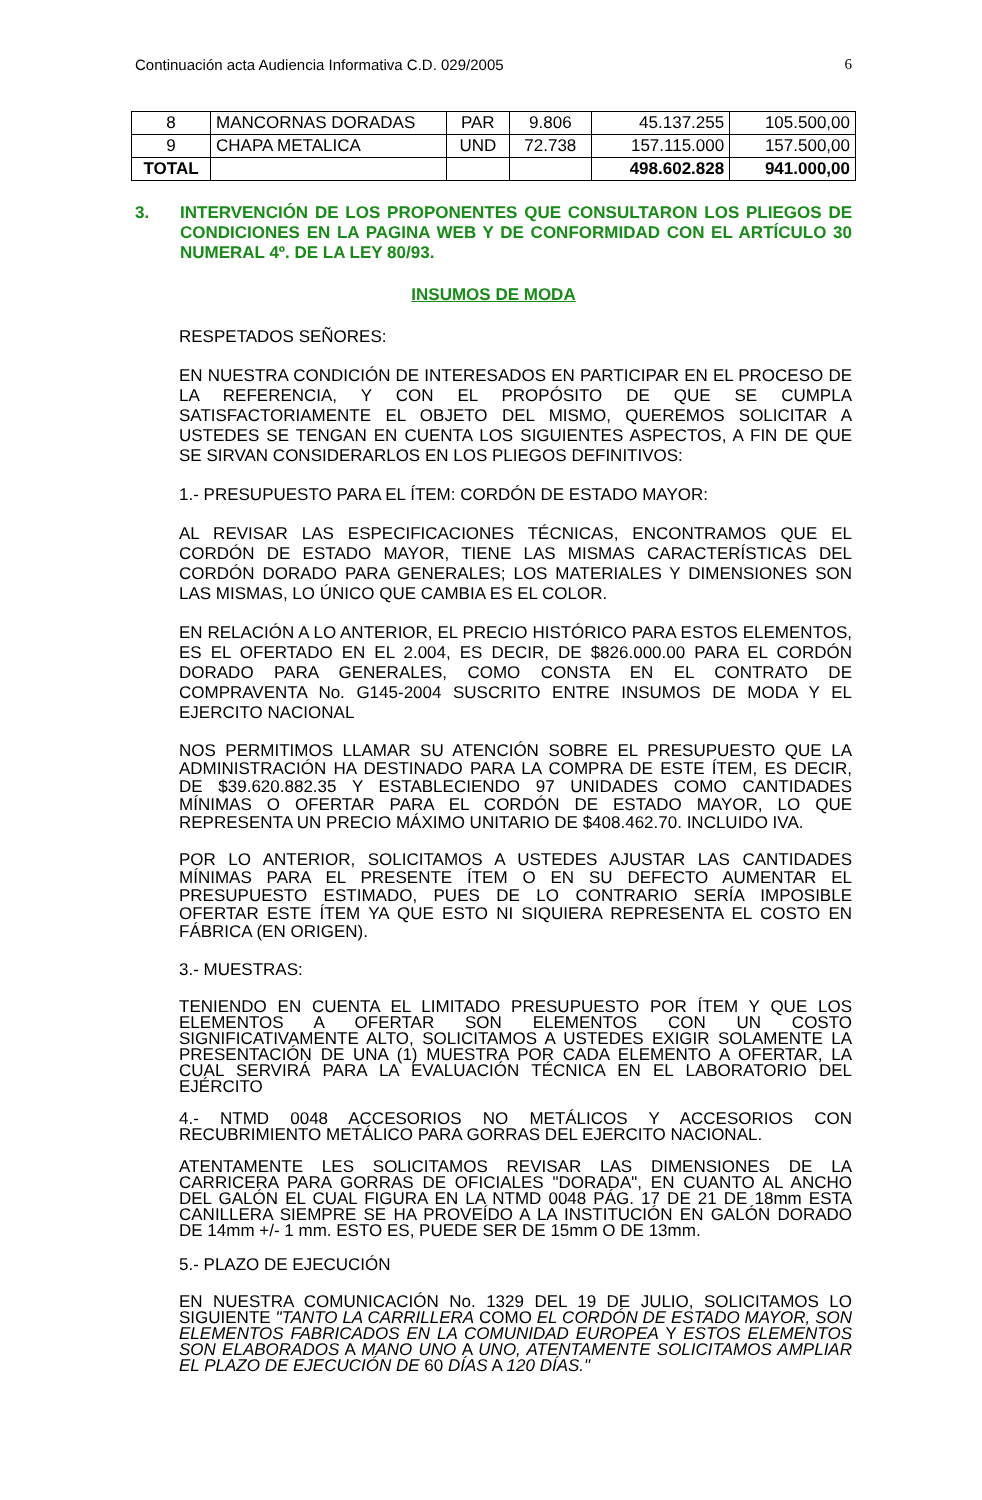Continuación acta Audiencia Informativa C.D. 029/2005 6
| 8 | MANCORNAS DORADAS | PAR | 9.806 | 45.137.255 | 105.500,00 |
| 9 | CHAPA METALICA | UND | 72.738 | 157.115.000 | 157.500,00 |
| TOTAL | | | | 498.602.828 | 941.000,00 |
3. INTERVENCIÓN DE LOS PROPONENTES QUE CONSULTARON LOS PLIEGOS DE CONDICIONES EN LA PAGINA WEB Y DE CONFORMIDAD CON EL ARTÍCULO 30 NUMERAL 4º. DE LA LEY 80/93.
INSUMOS DE MODA
RESPETADOS SEÑORES:
EN NUESTRA CONDICIÓN DE INTERESADOS EN PARTICIPAR EN EL PROCESO DE LA REFERENCIA, Y CON EL PROPÓSITO DE QUE SE CUMPLA SATISFACTORIAMENTE EL OBJETO DEL MISMO, QUEREMOS SOLICITAR A USTEDES SE TENGAN EN CUENTA LOS SIGUIENTES ASPECTOS, A FIN DE QUE SE SIRVAN CONSIDERARLOS EN LOS PLIEGOS DEFINITIVOS:
1.- PRESUPUESTO PARA EL ÍTEM: CORDÓN DE ESTADO MAYOR:
AL REVISAR LAS ESPECIFICACIONES TÉCNICAS, ENCONTRAMOS QUE EL CORDÓN DE ESTADO MAYOR, TIENE LAS MISMAS CARACTERÍSTICAS DEL CORDÓN DORADO PARA GENERALES; LOS MATERIALES Y DIMENSIONES SON LAS MISMAS, LO ÚNICO QUE CAMBIA ES EL COLOR.
EN RELACIÓN A LO ANTERIOR, EL PRECIO HISTÓRICO PARA ESTOS ELEMENTOS, ES EL OFERTADO EN EL 2.004, ES DECIR, DE $826.000.00 PARA EL CORDÓN DORADO PARA GENERALES, COMO CONSTA EN EL CONTRATO DE COMPRAVENTA No. G145-2004 SUSCRITO ENTRE INSUMOS DE MODA Y EL EJERCITO NACIONAL
NOS PERMITIMOS LLAMAR SU ATENCIÓN SOBRE EL PRESUPUESTO QUE LA ADMINISTRACIÓN HA DESTINADO PARA LA COMPRA DE ESTE ÍTEM, ES DECIR, DE $39.620.882.35 Y ESTABLECIENDO 97 UNIDADES COMO CANTIDADES MÍNIMAS O OFERTAR PARA EL CORDÓN DE ESTADO MAYOR, LO QUE REPRESENTA UN PRECIO MÁXIMO UNITARIO DE $408.462.70. INCLUIDO IVA.
POR LO ANTERIOR, SOLICITAMOS A USTEDES AJUSTAR LAS CANTIDADES MÍNIMAS PARA EL PRESENTE ÍTEM O EN SU DEFECTO AUMENTAR EL PRESUPUESTO ESTIMADO, PUES DE LO CONTRARIO SERÍA IMPOSIBLE OFERTAR ESTE ÍTEM YA QUE ESTO NI SIQUIERA REPRESENTA EL COSTO EN FÁBRICA (EN ORIGEN).
3.- MUESTRAS:
TENIENDO EN CUENTA EL LIMITADO PRESUPUESTO POR ÍTEM Y QUE LOS ELEMENTOS A OFERTAR SON ELEMENTOS CON UN COSTO SIGNIFICATIVAMENTE ALTO, SOLICITAMOS A USTEDES EXIGIR SOLAMENTE LA PRESENTACIÓN DE UNA (1) MUESTRA POR CADA ELEMENTO A OFERTAR, LA CUAL SERVIRÁ PARA LA EVALUACIÓN TÉCNICA EN EL LABORATORIO DEL EJÉRCITO
4.- NTMD 0048 ACCESORIOS NO METÁLICOS Y ACCESORIOS CON RECUBRIMIENTO METÁLICO PARA GORRAS DEL EJERCITO NACIONAL.
ATENTAMENTE LES SOLICITAMOS REVISAR LAS DIMENSIONES DE LA CARRICERA PARA GORRAS DE OFICIALES "DORADA", EN CUANTO AL ANCHO DEL GALÓN EL CUAL FIGURA EN LA NTMD 0048 PÁG. 17 DE 21 DE 18mm ESTA CANILLERA SIEMPRE SE HA PROVEÍDO A LA INSTITUCIÓN EN GALÓN DORADO DE 14mm +/- 1 mm. ESTO ES, PUEDE SER DE 15mm O DE 13mm.
5.- PLAZO DE EJECUCIÓN
EN NUESTRA COMUNICACIÓN No. 1329 DEL 19 DE JULIO, SOLICITAMOS LO SIGUIENTE "TANTO LA CARRILLERA COMO EL CORDÓN DE ESTADO MAYOR, SON ELEMENTOS FABRICADOS EN LA COMUNIDAD EUROPEA Y ESTOS ELEMENTOS SON ELABORADOS A MANO UNO A UNO, ATENTAMENTE SOLICITAMOS AMPLIAR EL PLAZO DE EJECUCIÓN DE 60 DÍAS A 120 DÍAS."